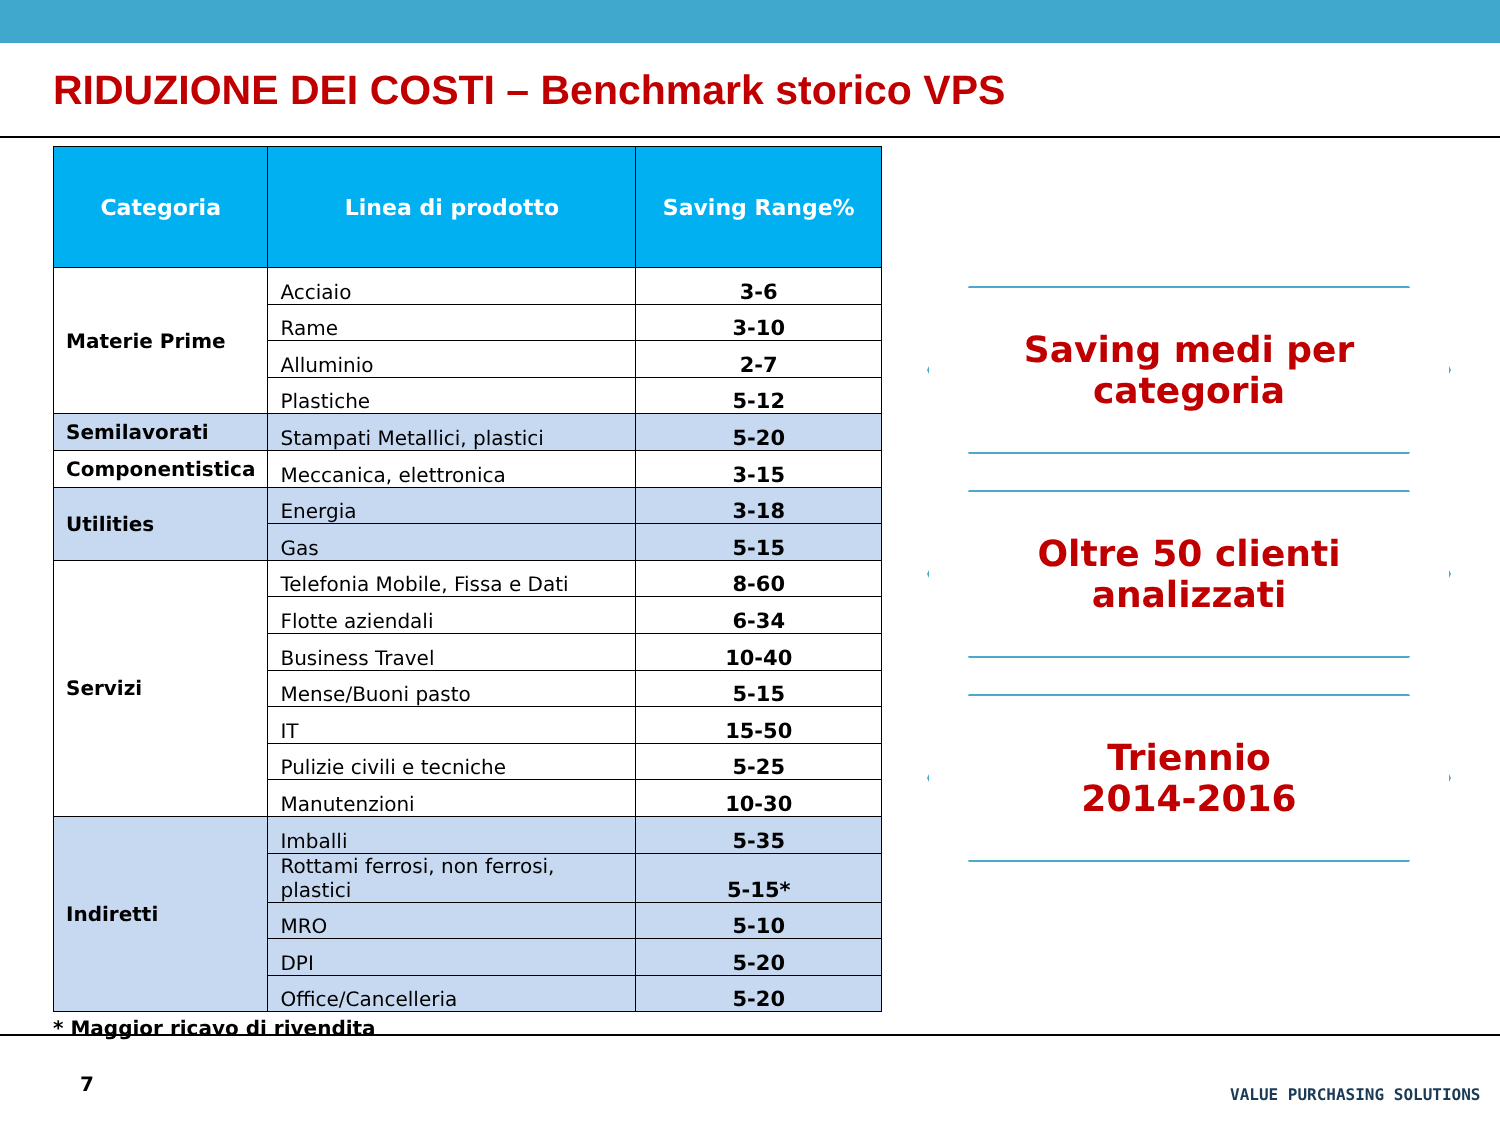RIDUZIONE DEI COSTI – Benchmark storico VPS
| Categoria | Linea di prodotto | Saving Range% |
| --- | --- | --- |
| Materie Prime | Acciaio | 3-6 |
| | Rame | 3-10 |
| | Alluminio | 2-7 |
| | Plastiche | 5-12 |
| Semilavorati | Stampati Metallici, plastici | 5-20 |
| Componentistica | Meccanica, elettronica | 3-15 |
| Utilities | Energia | 3-18 |
| | Gas | 5-15 |
| Servizi | Telefonia Mobile, Fissa e Dati | 8-60 |
| | Flotte aziendali | 6-34 |
| | Business Travel | 10-40 |
| | Mense/Buoni pasto | 5-15 |
| | IT | 15-50 |
| | Pulizie civili e tecniche | 5-25 |
| | Manutenzioni | 10-30 |
| Indiretti | Imballi | 5-35 |
| | Rottami ferrosi, non ferrosi, plastici | 5-15* |
| | MRO | 5-10 |
| | DPI | 5-20 |
| | Office/Cancelleria | 5-20 |
* Maggior ricavo di rivendita
Saving medi per
categoria
Oltre 50 clienti
analizzati
Triennio
2014-2016
7 VALUE PURCHASING SOLUTIONS